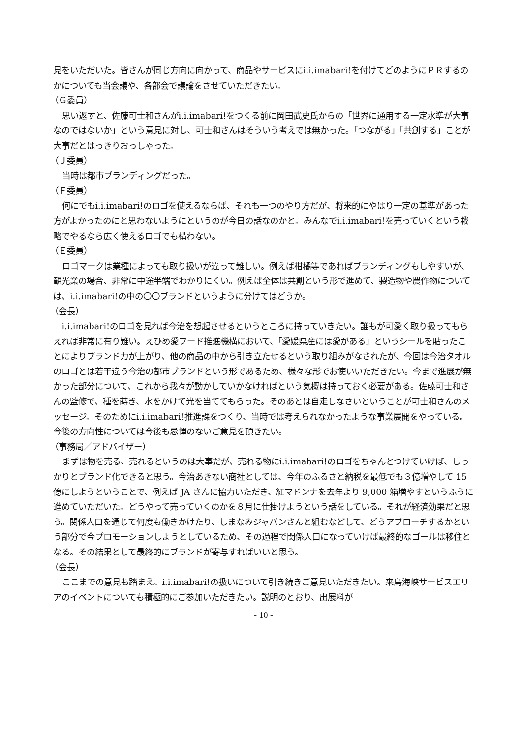見をいただいた。皆さんが同じ方向に向かって、商品やサービスにi.i.imabari!を付けてどのようにＰＲするのかについても当会議や、各部会で議論をさせていただきたい。
（Ｇ委員）
思い返すと、佐藤可士和さんがi.i.imabari!をつくる前に岡田武史氏からの「世界に通用する一定水準が大事なのではないか」という意見に対し、可士和さんはそういう考えでは無かった。「つながる」「共創する」ことが大事だとはっきりおっしゃった。
（Ｊ委員）
当時は都市ブランディングだった。
（Ｆ委員）
何にでもi.i.imabari!のロゴを使えるならば、それも一つのやり方だが、将来的にやはり一定の基準があった方がよかったのにと思わないようにというのが今日の話なのかと。みんなでi.i.imabari!を売っていくという戦略でやるなら広く使えるロゴでも構わない。
（Ｅ委員）
ロゴマークは業種によっても取り扱いが違って難しい。例えば柑橘等であればブランディングもしやすいが、観光業の場合、非常に中途半端でわかりにくい。例えば全体は共創という形で進めて、製造物や農作物については、i.i.imabari!の中の〇〇ブランドというように分けてはどうか。
（会長）
i.i.imabari!のロゴを見れば今治を想起させるというところに持っていきたい。誰もが可愛く取り扱ってもらえれば非常に有り難い。えひめ愛フード推進機構において、「愛媛県産には愛がある」というシールを貼ったことによりブランド力が上がり、他の商品の中から引き立たせるという取り組みがなされたが、今回は今治タオルのロゴとは若干違う今治の都市ブランドという形であるため、様々な形でお使いいただきたい。今まで進展が無かった部分について、これから我々が動かしていかなければという気概は持っておく必要がある。佐藤可士和さんの監修で、種を蒔き、水をかけて光を当ててもらった。そのあとは自走しなさいということが可士和さんのメッセージ。そのためにi.i.imabari!推進課をつくり、当時では考えられなかったような事業展開をやっている。今後の方向性については今後も忌憚のないご意見を頂きたい。
（事務局／アドバイザー）
まずは物を売る、売れるというのは大事だが、売れる物にi.i.imabari!のロゴをちゃんとつけていけば、しっかりとブランド化できると思う。今治あきない商社としては、今年のふるさと納税を最低でも３億増やして 15 億にしようということで、例えば JA さんに協力いただき、紅マドンナを去年より 9,000 箱増やすというふうに進めていただいた。どうやって売っていくのかを８月に仕掛けようという話をしている。それが経済効果だと思う。関係人口を通じて何度も働きかけたり、しまなみジャパンさんと組むなどして、どうアプローチするかという部分で今プロモーションしようとしているため、その過程で関係人口になっていけば最終的なゴールは移住となる。その結果として最終的にブランドが寄与すればいいと思う。
（会長）
ここまでの意見も踏まえ、i.i.imabari!の扱いについて引き続きご意見いただきたい。来島海峡サービスエリアのイベントについても積極的にご参加いただきたい。説明のとおり、出展料が
- 10 -